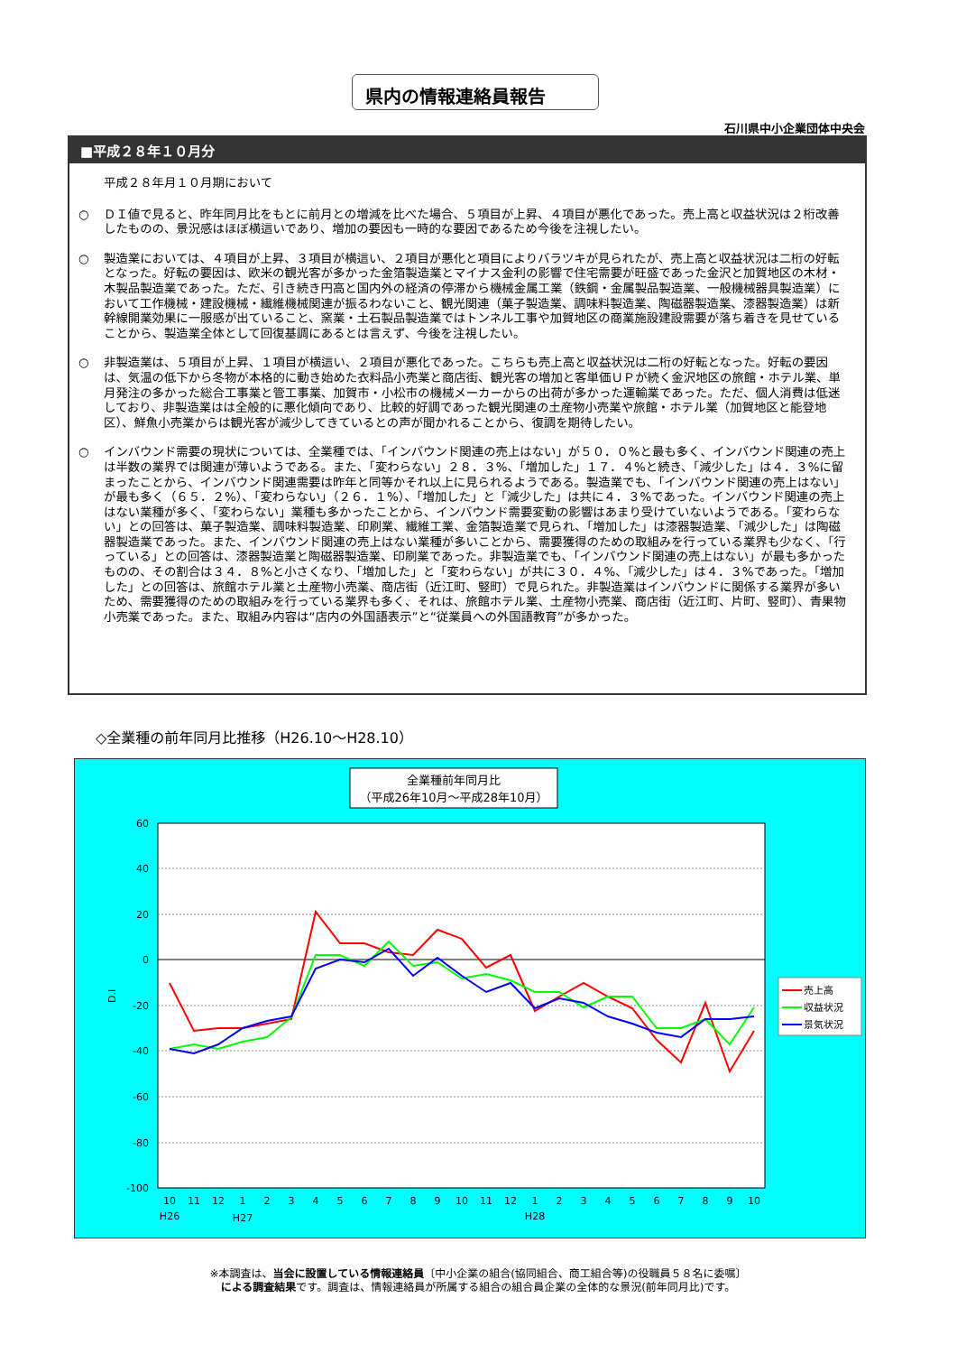県内の情報連絡員報告
石川県中小企業団体中央会
■平成２８年１０月分
平成２８年月１０月期において
○ ＤＩ値で見ると、昨年同月比をもとに前月との増減を比べた場合、５項目が上昇、４項目が悪化であった。売上高と収益状況は２桁改善したものの、景況感はほぼ横這いであり、増加の要因も一時的な要因であるため今後を注視したい。
○ 製造業においては、４項目が上昇、３項目が横這い、２項目が悪化と項目によりバラツキが見られたが、売上高と収益状況は二桁の好転となった。好転の要因は、欧米の観光客が多かった金箔製造業とマイナス金利の影響で住宅需要が旺盛であった金沢と加賀地区の木材・木製品製造業であった。ただ、引き続き円高と国内外の経済の停滞から機械金属工業（鉄鋼・金属製品製造業、一般機械器具製造業）において工作機械・建設機械・繊維機械関連が振るわないこと、観光関連（菓子製造業、調味料製造業、陶磁器製造業、漆器製造業）は新幹線開業効果に一服感が出ていること、窯業・土石製品製造業ではトンネル工事や加賀地区の商業施設建設需要が落ち着きを見せていることから、製造業全体として回復基調にあるとは言えず、今後を注視したい。
○ 非製造業は、５項目が上昇、１項目が横這い、２項目が悪化であった。こちらも売上高と収益状況は二桁の好転となった。好転の要因は、気温の低下から冬物が本格的に動き始めた衣料品小売業と商店街、観光客の増加と客単価ＵＰが続く金沢地区の旅館・ホテル業、単月発注の多かった総合工事業と管工事業、加賀市・小松市の機械メーカーからの出荷が多かった運輸業であった。ただ、個人消費は低迷しており、非製造業はは全般的に悪化傾向であり、比較的好調であった観光関連の土産物小売業や旅館・ホテル業（加賀地区と能登地区）、鮮魚小売業からは観光客が減少してきているとの声が聞かれることから、復調を期待したい。
○ インバウンド需要の現状については、全業種では、「インバウンド関連の売上はない」が５０．０%と最も多く、インバウンド関連の売上は半数の業界では関連が薄いようである。また、「変わらない」２８．３%、「増加した」１７．４%と続き、「減少した」は４．３%に留まったことから、インバウンド関連需要は昨年と同等かそれ以上に見られるようである。製造業でも、「インバウンド関連の売上はない」が最も多く（６５．２%）、「変わらない」（２６．１%）、「増加した」と「減少した」は共に４．３%であった。インバウンド関連の売上はない業種が多く、「変わらない」業種も多かったことから、インバウンド需要変動の影響はあまり受けていないようである。「変わらない」との回答は、菓子製造業、調味料製造業、印刷業、繊維工業、金箔製造業で見られ、「増加した」は漆器製造業、「減少した」は陶磁器製造業であった。また、インバウンド関連の売上はない業種が多いことから、需要獲得のための取組みを行っている業界も少なく、「行っている」との回答は、漆器製造業と陶磁器製造業、印刷業であった。非製造業でも、「インバウンド関連の売上はない」が最も多かったものの、その割合は３４．８%と小さくなり、「増加した」と「変わらない」が共に３０．４%、「減少した」は４．３%であった。「増加した」との回答は、旅館ホテル業と土産物小売業、商店街（近江町、竪町）で見られた。非製造業はインバウンドに関係する業界が多いため、需要獲得のための取組みを行っている業界も多く、それは、旅館ホテル業、土産物小売業、商店街（近江町、片町、竪町）、青果物小売業であった。また、取組み内容は“店内の外国語表示”と“従業員への外国語教育”が多かった。
◇全業種の前年同月比推移（H26.10～H28.10）
全業種前年同月比
（平成26年10月～平成28年10月）
60
40
20
0
-20
-40
-60
-80
-100
D.I
10
11
12
1
2
3
4
5
6
7
8
9
10
11
12
1
2
3
4
5
6
7
8
9
10
H26
H27
H28
売上高
収益状況
景気状況
※本調査は、当会に設置している情報連絡員〔中小企業の組合(協同組合、商工組合等)の役職員５８名に委嘱〕
による調査結果です。調査は、情報連絡員が所属する組合の組合員企業の全体的な景況(前年同月比)です。